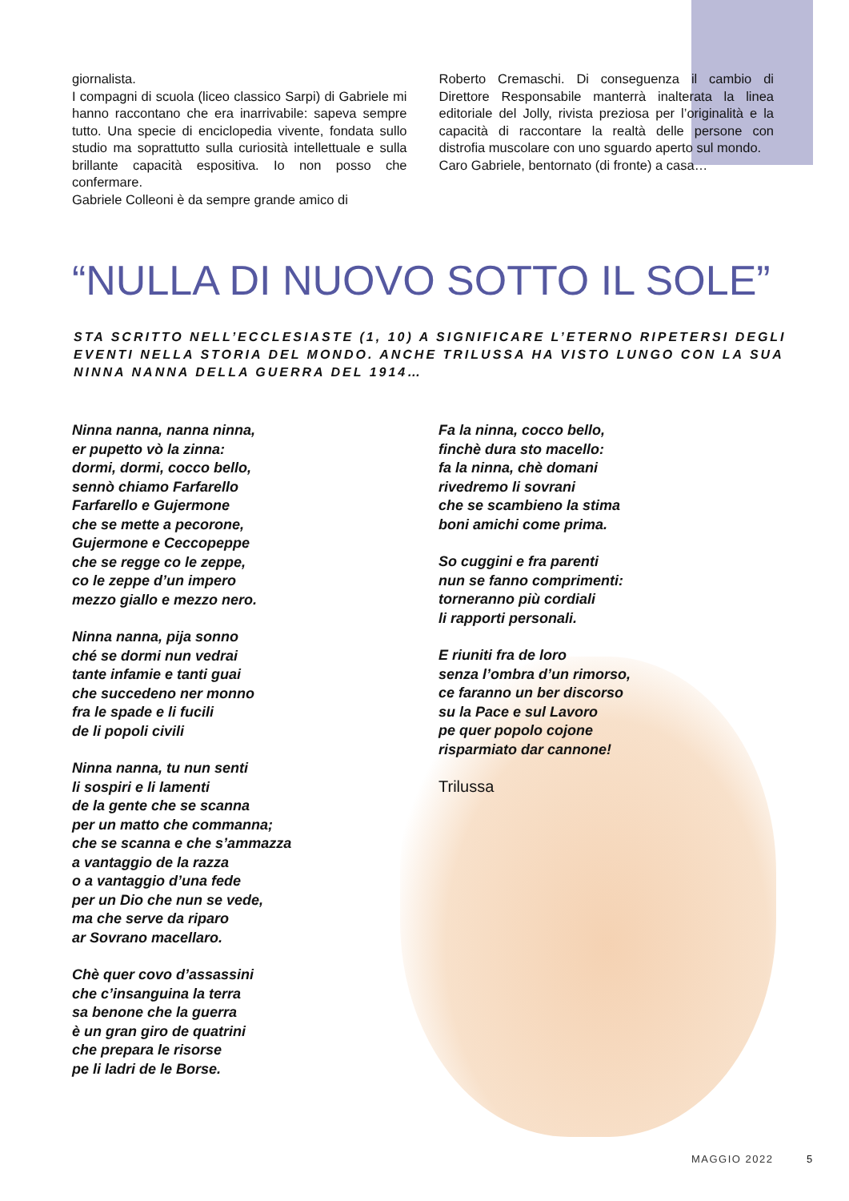giornalista.
I compagni di scuola (liceo classico Sarpi) di Gabriele mi hanno raccontano che era inarrivabile: sapeva sempre tutto. Una specie di enciclopedia vivente, fondata sullo studio ma soprattutto sulla curiosità intellettuale e sulla brillante capacità espositiva. Io non posso che confermare.
Gabriele Colleoni è da sempre grande amico di
Roberto Cremaschi. Di conseguenza il cambio di Direttore Responsabile manterrà inalterata la linea editoriale del Jolly, rivista preziosa per l’originalità e la capacità di raccontare la realtà delle persone con distrofia muscolare con uno sguardo aperto sul mondo.
Caro Gabriele, bentornato (di fronte) a casa…
“NULLA DI NUOVO SOTTO IL SOLE”
STA SCRITTO NELL’ECCLESIASTE (1, 10) A SIGNIFICARE L’ETERNO RIPETERSI DEGLI EVENTI NELLA STORIA DEL MONDO. ANCHE TRILUSSA HA VISTO LUNGO CON LA SUA NINNA NANNA DELLA GUERRA DEL 1914…
Ninna nanna, nanna ninna,
er pupetto vò la zinna:
dormi, dormi, cocco bello,
sennò chiamo Farfarello
Farfarello e Gujermone
che se mette a pecorone,
Gujermone e Ceccopeppe
che se regge co le zeppe,
co le zeppe d’un impero
mezzo giallo e mezzo nero.
Ninna nanna, pija sonno
ché se dormi nun vedrai
tante infamie e tanti guai
che succedeno ner monno
fra le spade e li fucili
de li popoli civili
Ninna nanna, tu nun senti
li sospiri e li lamenti
de la gente che se scanna
per un matto che commanna;
che se scanna e che s’ammazza
a vantaggio de la razza
o a vantaggio d’una fede
per un Dio che nun se vede,
ma che serve da riparo
ar Sovrano macellaro.
Chè quer covo d’assassini
che c’insanguina la terra
sa benone che la guerra
è un gran giro de quatrini
che prepara le risorse
pe li ladri de le Borse.
Fa la ninna, cocco bello,
finchè dura sto macello:
fa la ninna, chè domani
rivedremo li sovrani
che se scambieno la stima
boni amichi come prima.
So cuggini e fra parenti
nun se fanno comprimenti:
torneranno più cordiali
li rapporti personali.
E riuniti fra de loro
senza l’ombra d’un rimorso,
ce faranno un ber discorso
su la Pace e sul Lavoro
pe quer popolo cojone
risparmiato dar cannone!
Trilussa
MAGGIO 2022 5